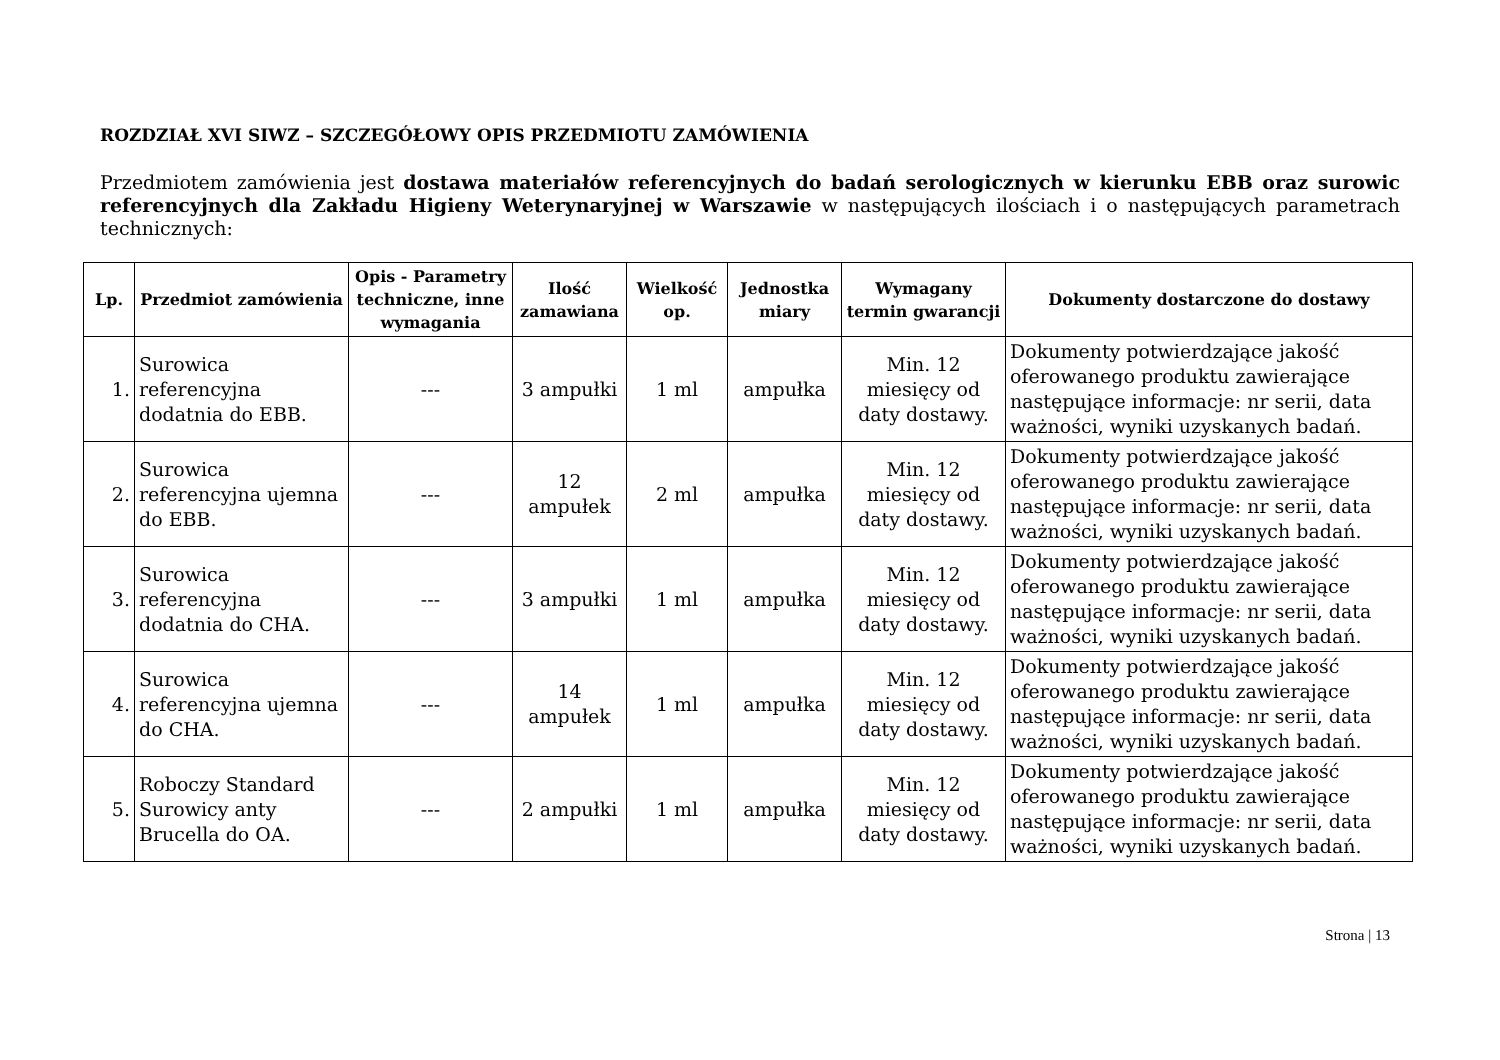ROZDZIAŁ XVI SIWZ – SZCZEGÓŁOWY OPIS PRZEDMIOTU ZAMÓWIENIA
Przedmiotem zamówienia jest dostawa materiałów referencyjnych do badań serologicznych w kierunku EBB oraz surowic referencyjnych dla Zakładu Higieny Weterynaryjnej w Warszawie w następujących ilościach i o następujących parametrach technicznych:
| Lp. | Przedmiot zamówienia | Opis - Parametry techniczne, inne wymagania | Ilość zamawiana | Wielkość op. | Jednostka miary | Wymagany termin gwarancji | Dokumenty dostarczone do dostawy |
| --- | --- | --- | --- | --- | --- | --- | --- |
| 1. | Surowica referencyjna dodatnia do EBB. | --- | 3 ampułki | 1 ml | ampułka | Min. 12 miesięcy od daty dostawy. | Dokumenty potwierdzające jakość oferowanego produktu zawierające następujące informacje: nr serii, data ważności, wyniki uzyskanych badań. |
| 2. | Surowica referencyjna ujemna do EBB. | --- | 12 ampułek | 2 ml | ampułka | Min. 12 miesięcy od daty dostawy. | Dokumenty potwierdzające jakość oferowanego produktu zawierające następujące informacje: nr serii, data ważności, wyniki uzyskanych badań. |
| 3. | Surowica referencyjna dodatnia do CHA. | --- | 3 ampułki | 1 ml | ampułka | Min. 12 miesięcy od daty dostawy. | Dokumenty potwierdzające jakość oferowanego produktu zawierające następujące informacje: nr serii, data ważności, wyniki uzyskanych badań. |
| 4. | Surowica referencyjna ujemna do CHA. | --- | 14 ampułek | 1 ml | ampułka | Min. 12 miesięcy od daty dostawy. | Dokumenty potwierdzające jakość oferowanego produktu zawierające następujące informacje: nr serii, data ważności, wyniki uzyskanych badań. |
| 5. | Roboczy Standard Surowicy anty Brucella do OA. | --- | 2 ampułki | 1 ml | ampułka | Min. 12 miesięcy od daty dostawy. | Dokumenty potwierdzające jakość oferowanego produktu zawierające następujące informacje: nr serii, data ważności, wyniki uzyskanych badań. |
Strona | 13